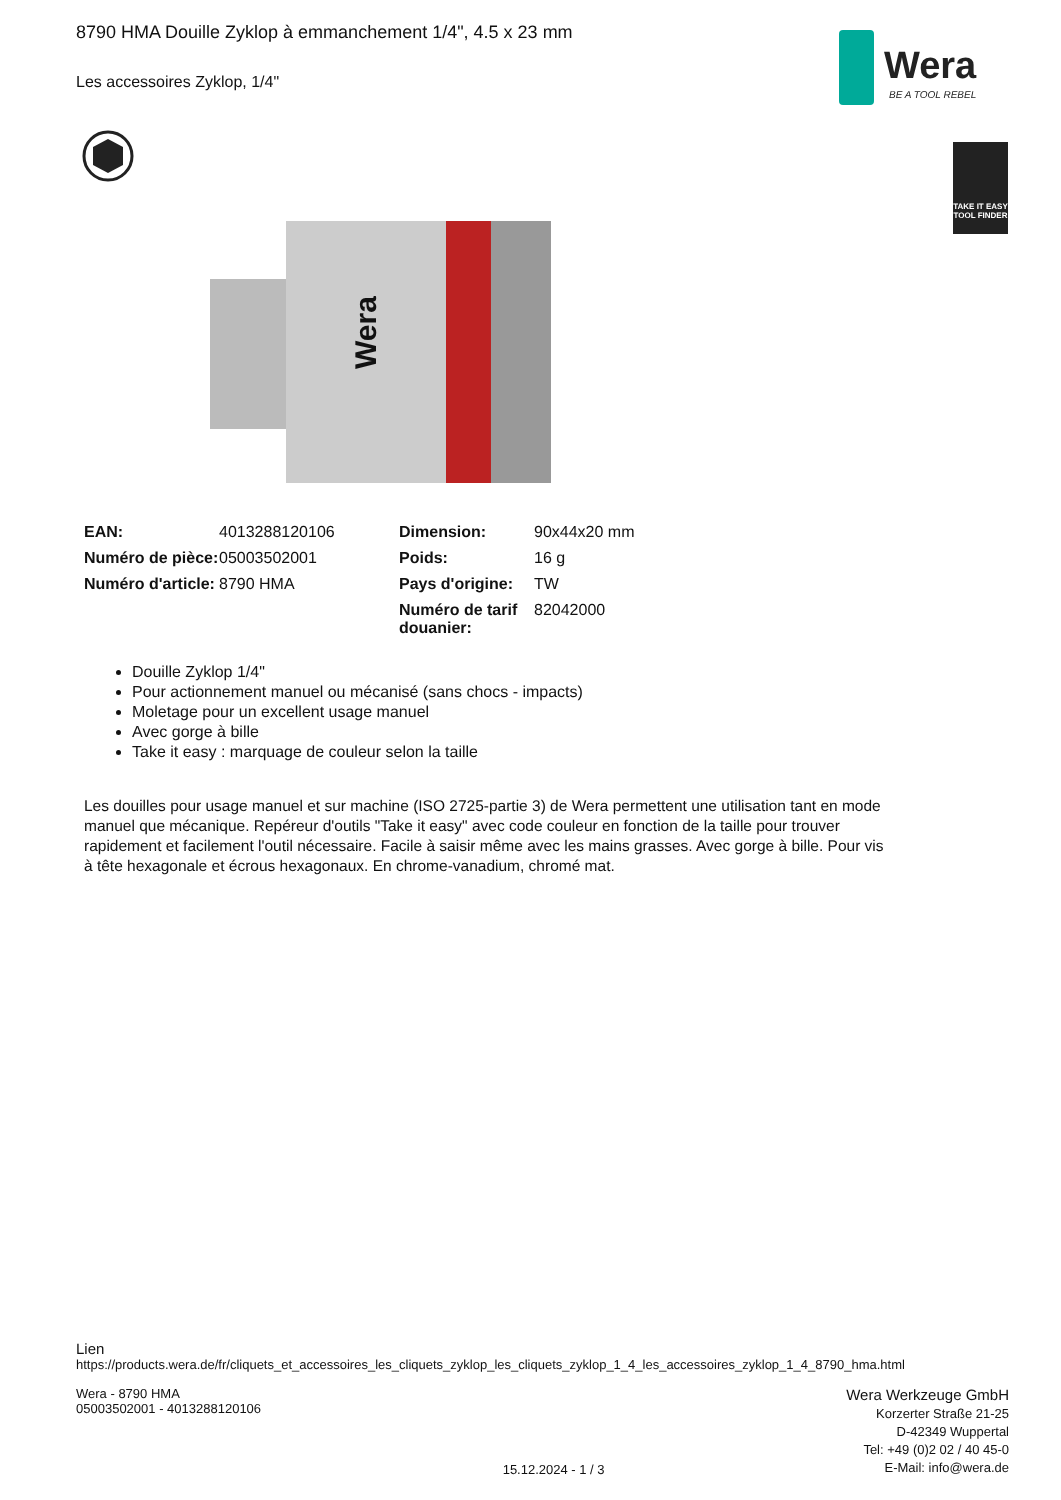8790 HMA Douille Zyklop à emmanchement 1/4", 4.5 x 23 mm
Les accessoires Zyklop, 1/4"
Wera
BE A TOOL REBEL
TAKE IT EASY
TOOL FINDER
Wera
| EAN: | 4013288120106 | Dimension: | 90x44x20 mm |
| Numéro de pièce: | 05003502001 | Poids: | 16 g |
| Numéro d'article: | 8790 HMA | Pays d'origine: | TW |
| | | Numéro de tarif douanier: | 82042000 |
Douille Zyklop 1/4"
Pour actionnement manuel ou mécanisé (sans chocs - impacts)
Moletage pour un excellent usage manuel
Avec gorge à bille
Take it easy : marquage de couleur selon la taille
Les douilles pour usage manuel et sur machine (ISO 2725-partie 3) de Wera permettent une utilisation tant en mode manuel que mécanique. Repéreur d'outils "Take it easy" avec code couleur en fonction de la taille pour trouver rapidement et facilement l'outil nécessaire. Facile à saisir même avec les mains grasses. Avec gorge à bille. Pour vis à tête hexagonale et écrous hexagonaux. En chrome-vanadium, chromé mat.
Lien
https://products.wera.de/fr/cliquets_et_accessoires_les_cliquets_zyklop_les_cliquets_zyklop_1_4_les_accessoires_zyklop_1_4_8790_hma.html
Wera - 8790 HMA
05003502001 - 4013288120106
15.12.2024 - 1 / 3
Wera Werkzeuge GmbH
Korzerter Straße 21-25
D-42349 Wuppertal
Tel: +49 (0)2 02 / 40 45-0
E-Mail: info@wera.de